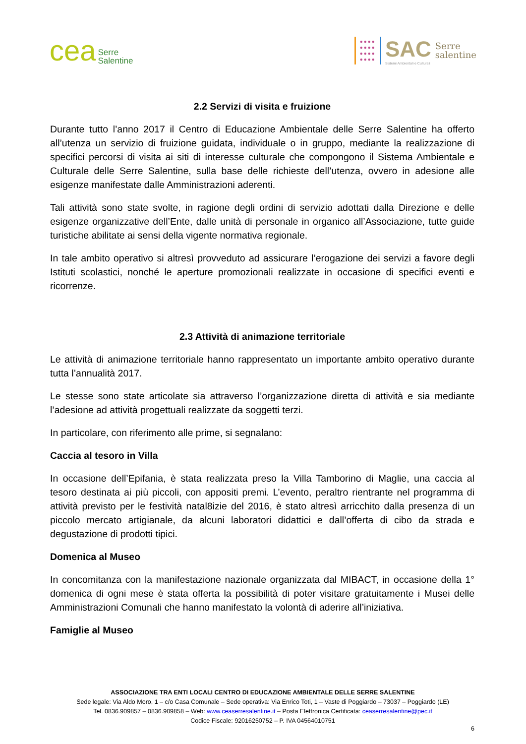cea Serre
Salentine
●●●●
●●●●
●●●●
●●●●
SAC
Sistemi Ambientali e Culturali
Serre
salentine
2.2 Servizi di visita e fruizione
Durante tutto l’anno 2017 il Centro di Educazione Ambientale delle Serre Salentine ha offerto all’utenza un servizio di fruizione guidata, individuale o in gruppo, mediante la realizzazione di specifici percorsi di visita ai siti di interesse culturale che compongono il Sistema Ambientale e Culturale delle Serre Salentine, sulla base delle richieste dell’utenza, ovvero in adesione alle esigenze manifestate dalle Amministrazioni aderenti.
Tali attività sono state svolte, in ragione degli ordini di servizio adottati dalla Direzione e delle esigenze organizzative dell’Ente, dalle unità di personale in organico all’Associazione, tutte guide turistiche abilitate ai sensi della vigente normativa regionale.
In tale ambito operativo si altresì provveduto ad assicurare l’erogazione dei servizi a favore degli Istituti scolastici, nonché le aperture promozionali realizzate in occasione di specifici eventi e ricorrenze.
2.3 Attività di animazione territoriale
Le attività di animazione territoriale hanno rappresentato un importante ambito operativo durante tutta l’annualità 2017.
Le stesse sono state articolate sia attraverso l’organizzazione diretta di attività e sia mediante l’adesione ad attività progettuali realizzate da soggetti terzi.
In particolare, con riferimento alle prime, si segnalano:
Caccia al tesoro in Villa
In occasione dell’Epifania, è stata realizzata preso la Villa Tamborino di Maglie, una caccia al tesoro destinata ai più piccoli, con appositi premi. L’evento, peraltro rientrante nel programma di attività previsto per le festività natal8izie del 2016, è stato altresì arricchito dalla presenza di un piccolo mercato artigianale, da alcuni laboratori didattici e dall’offerta di cibo da strada e degustazione di prodotti tipici.
Domenica al Museo
In concomitanza con la manifestazione nazionale organizzata dal MIBACT, in occasione della 1° domenica di ogni mese è stata offerta la possibilità di poter visitare gratuitamente i Musei delle Amministrazioni Comunali che hanno manifestato la volontà di aderire all’iniziativa.
Famiglie al Museo
ASSOCIAZIONE TRA ENTI LOCALI CENTRO DI EDUCAZIONE AMBIENTALE DELLE SERRE SALENTINE
Sede legale: Via Aldo Moro, 1 – c/o Casa Comunale – Sede operativa: Via Enrico Toti, 1 – Vaste di Poggiardo – 73037 – Poggiardo (LE)
Tel. 0836.909857 – 0836.909858 – Web: www.ceaserresalentine.it – Posta Elettronica Certificata: ceaserresalentine@pec.it
Codice Fiscale: 92016250752 – P. IVA 04564010751
6